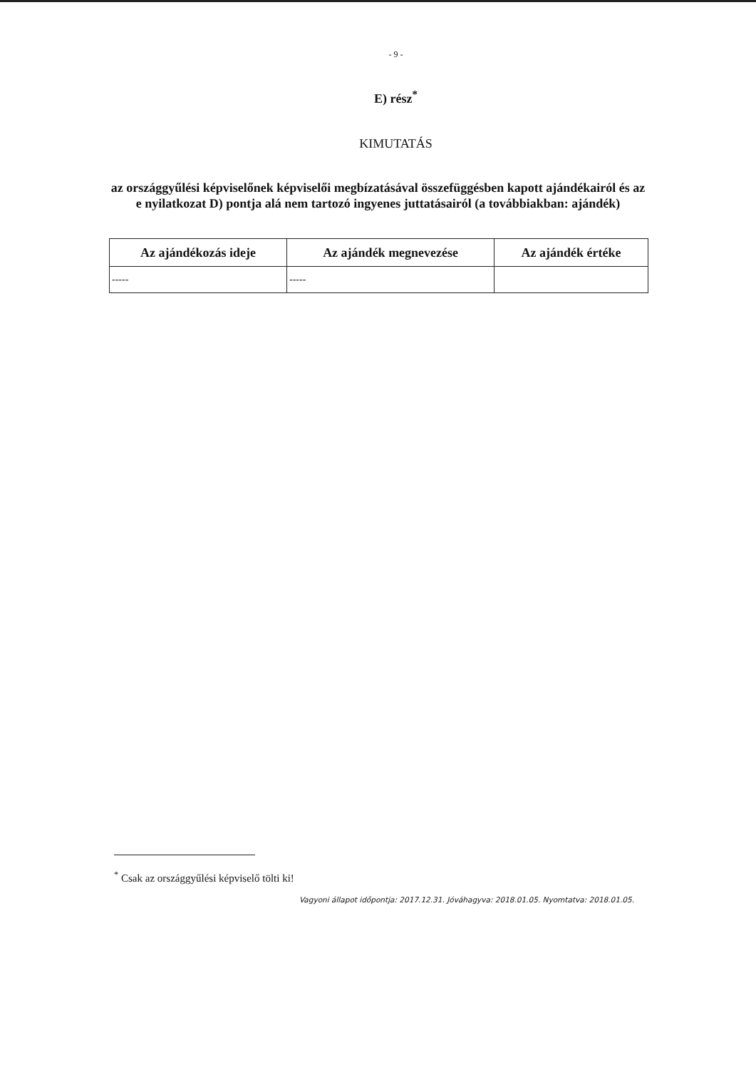- 9 -
E) rész<sup>*</sup>
KIMUTATÁS
az országgyűlési képviselőnek képviselői megbízatásával összefüggésben kapott ajándékairól és az e nyilatkozat D) pontja alá nem tartozó ingyenes juttatásairól (a továbbiakban: ajándék)
| Az ajándékozás ideje | Az ajándék megnevezése | Az ajándék értéke |
| --- | --- | --- |
| ----- | ----- | |
<sup>*</sup> Csak az országgyűlési képviselő tölti ki!
Vagyoni állapot időpontja: 2017.12.31. Jóváhagyva: 2018.01.05. Nyomtatva: 2018.01.05.